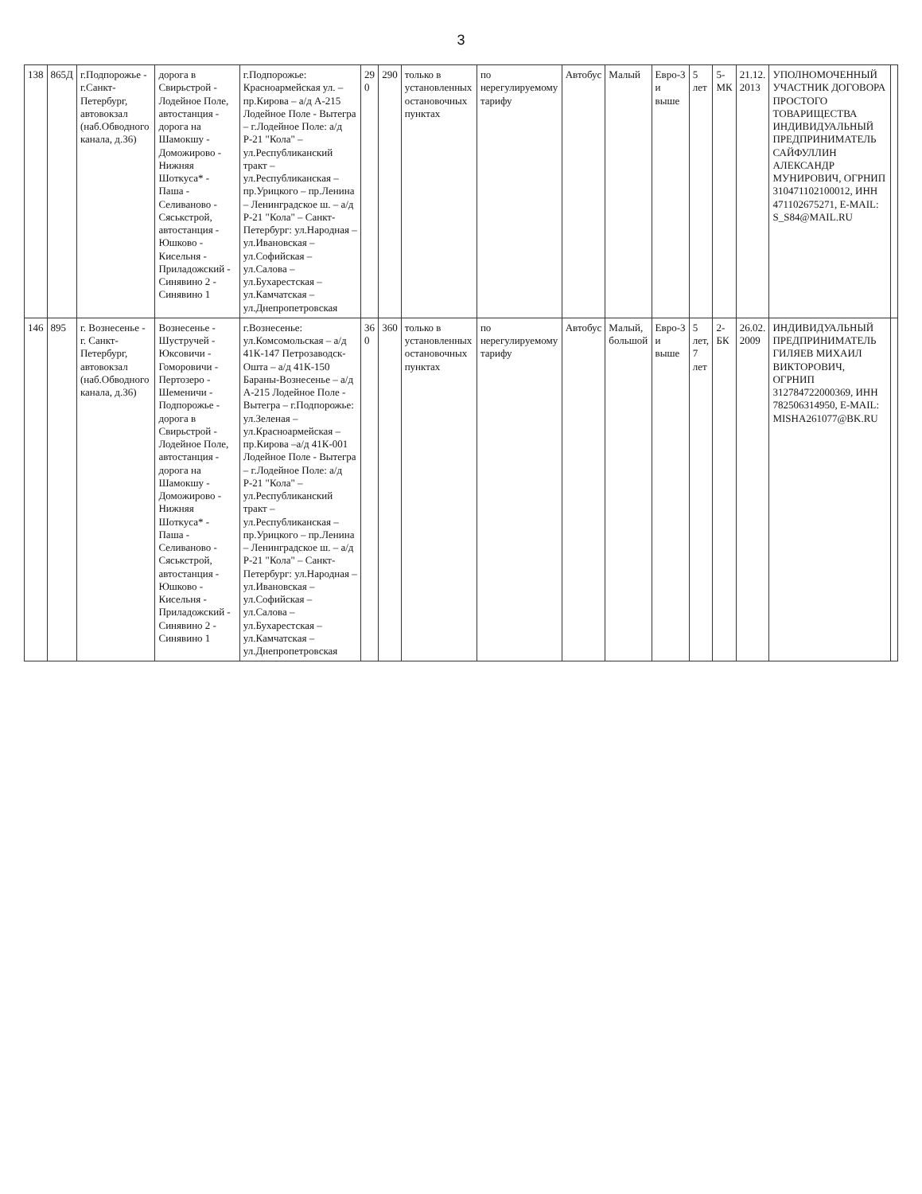3
| 138 | 865Д | г.Подпорожье - г.Санкт-Петербург, автовокзал (наб.Обводного канала, д.36) | дорога в Свирьстрой - Лодейное Поле, автостанция - дорога на Шамокшу - Доможирово - Нижняя Шоткуса* - Паша - Селиваново - Сяськстрой, автостанция - Юшково - Кисельня - Приладожский - Синявино 2 - Синявино 1 | г.Подпорожье: Красноармейская ул. – пр.Кирова – а/д А-215 Лодейное Поле - Вытегра – г.Лодейное Поле: а/д Р-21 "Кола" – ул.Республиканский тракт – ул.Республиканская – пр.Урицкого – пр.Ленина – Ленинградское ш. – а/д Р-21 "Кола" – Санкт-Петербург: ул.Народная – ул.Ивановская – ул.Софийская – ул.Салова – ул.Бухарестская – ул.Камчатская – ул.Днепропетровская | 29 0 | 290 | только в установленных остановочных пунктах | по нерегулируемому тарифу | Автобус | Малый | Евро-3 и выше | 5 лет | 5-МК | 21.12. 2013 | УПОЛНОМОЧЕННЫЙ УЧАСТНИК ДОГОВОРА ПРОСТОГО ТОВАРИЩЕСТВА ИНДИВИДУАЛЬНЫЙ ПРЕДПРИНИМАТЕЛЬ САЙФУЛЛИН АЛЕКСАНДР МУНИРОВИЧ, ОГРНИП 310471102100012, ИНН 471102675271, E-MAIL: S_S84@MAIL.RU | |
| 146 | 895 | г. Вознесенье - г. Санкт-Петербург, автовокзал (наб.Обводного канала, д.36) | Вознесенье - Шустручей - Юксовичи - Гоморовичи - Пертозеро - Шеменичи - Подпорожье - дорога в Свирьстрой - Лодейное Поле, автостанция - дорога на Шамокшу - Доможирово - Нижняя Шоткуса* - Паша - Селиваново - Сяськстрой, автостанция - Юшково - Кисельня - Приладожский - Синявино 2 - Синявино 1 | г.Вознесенье: ул.Комсомольская – а/д 41К-147 Петрозаводск-Ошта – а/д 41К-150 Бараны-Вознесенье – а/д А-215 Лодейное Поле - Вытегра – г.Подпорожье: ул.Зеленая – ул.Красноармейская – пр.Кирова –а/д 41К-001 Лодейное Поле - Вытегра – г.Лодейное Поле: а/д Р-21 "Кола" – ул.Республиканский тракт – ул.Республиканская – пр.Урицкого – пр.Ленина – Ленинградское ш. – а/д Р-21 "Кола" – Санкт-Петербург: ул.Народная – ул.Ивановская – ул.Софийская – ул.Салова – ул.Бухарестская – ул.Камчатская – ул.Днепропетровская | 36 0 | 360 | только в установленных остановочных пунктах | по нерегулируемому тарифу | Автобус | Малый, большой | Евро-3 и выше | 5 лет, 7 лет | 2-БК | 26.02. 2009 | ИНДИВИДУАЛЬНЫЙ ПРЕДПРИНИМАТЕЛЬ ГИЛЯЕВ МИХАИЛ ВИКТОРОВИЧ, ОГРНИП 312784722000369, ИНН 782506314950, E-MAIL: MISHA261077@BK.RU | |